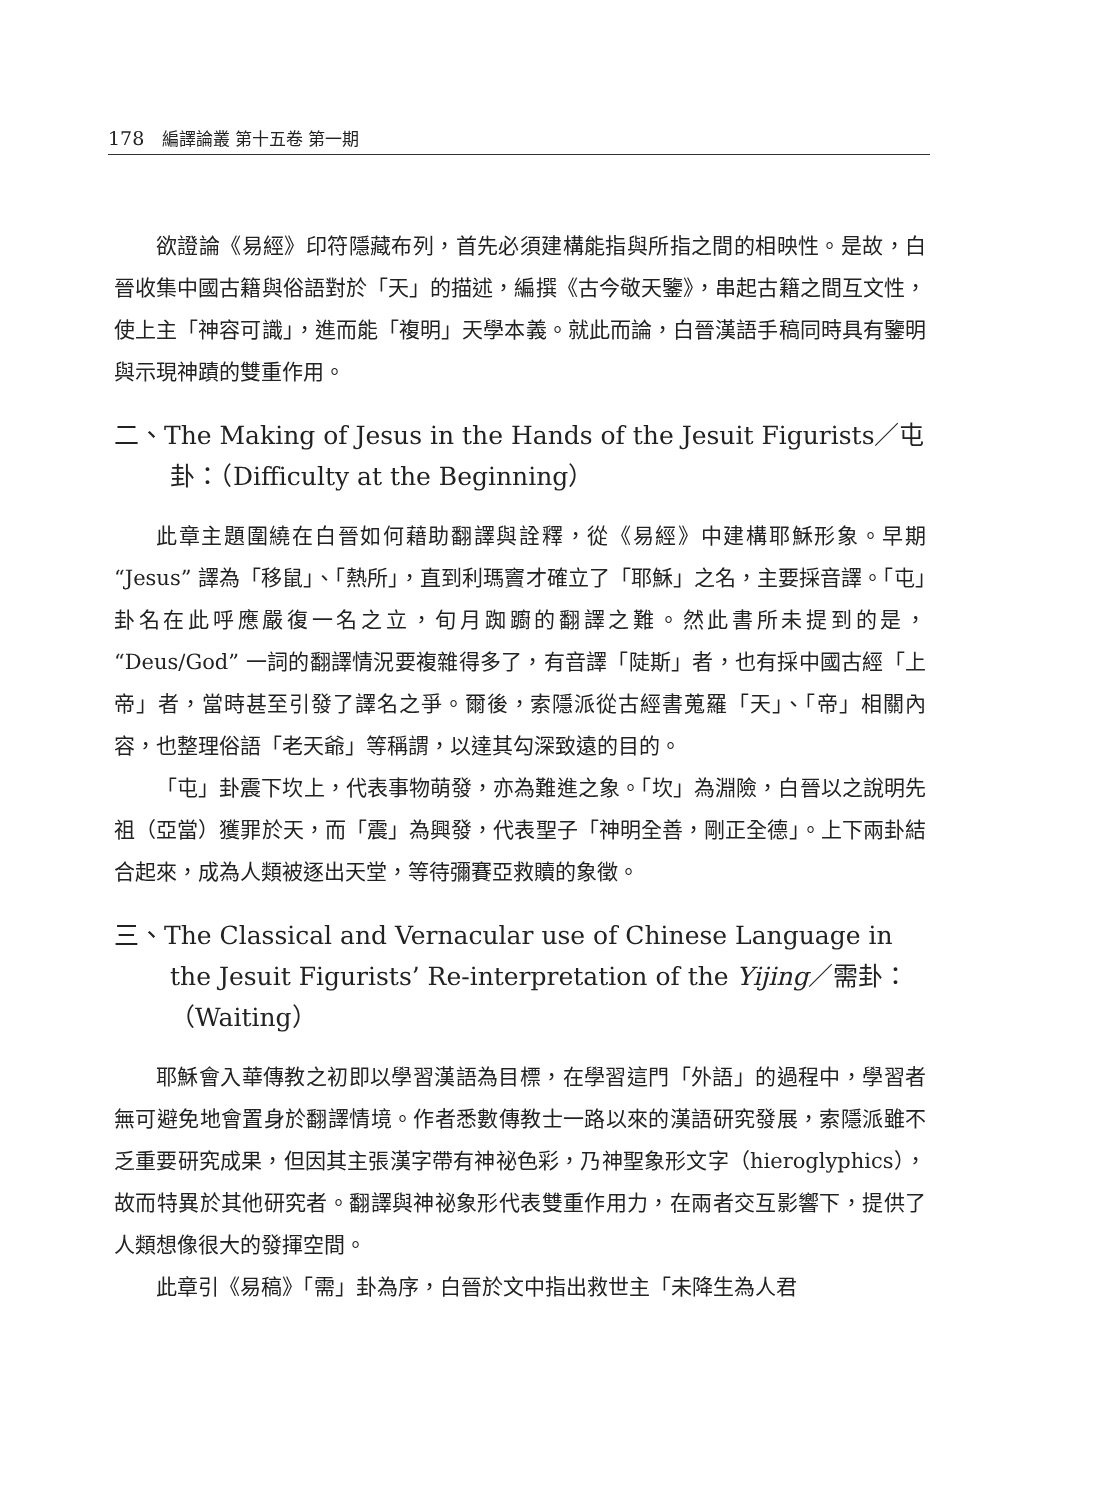178 編譯論叢 第十五卷 第一期
欲證論《易經》印符隱藏布列，首先必須建構能指與所指之間的相映性。是故，白晉收集中國古籍與俗語對於「天」的描述，編撰《古今敬天鑒》，串起古籍之間互文性，使上主「神容可識」，進而能「複明」天學本義。就此而論，白晉漢語手稿同時具有鑒明與示現神蹟的雙重作用。
二、The Making of Jesus in the Hands of the Jesuit Figurists／屯卦：（Difficulty at the Beginning）
此章主題圍繞在白晉如何藉助翻譯與詮釋，從《易經》中建構耶穌形象。早期 “Jesus” 譯為「移鼠」、「熱所」，直到利瑪竇才確立了「耶穌」之名，主要採音譯。「屯」卦名在此呼應嚴復一名之立，旬月踟躕的翻譯之難。然此書所未提到的是，“Deus/God” 一詞的翻譯情況要複雜得多了，有音譯「陡斯」者，也有採中國古經「上帝」者，當時甚至引發了譯名之爭。爾後，索隱派從古經書蒐羅「天」、「帝」相關內容，也整理俗語「老天爺」等稱謂，以達其勾深致遠的目的。
「屯」卦震下坎上，代表事物萌發，亦為難進之象。「坎」為淵險，白晉以之說明先祖（亞當）獲罪於天，而「震」為興發，代表聖子「神明全善，剛正全德」。上下兩卦結合起來，成為人類被逐出天堂，等待彌賽亞救贖的象徵。
三、The Classical and Vernacular use of Chinese Language in the Jesuit Figurists’ Re-interpretation of the Yijing／需卦：（Waiting）
耶穌會入華傳教之初即以學習漢語為目標，在學習這門「外語」的過程中，學習者無可避免地會置身於翻譯情境。作者悉數傳教士一路以來的漢語研究發展，索隱派雖不乏重要研究成果，但因其主張漢字帶有神祕色彩，乃神聖象形文字（hieroglyphics），故而特異於其他研究者。翻譯與神祕象形代表雙重作用力，在兩者交互影響下，提供了人類想像很大的發揮空間。
此章引《易稿》「需」卦為序，白晉於文中指出救世主「未降生為人君